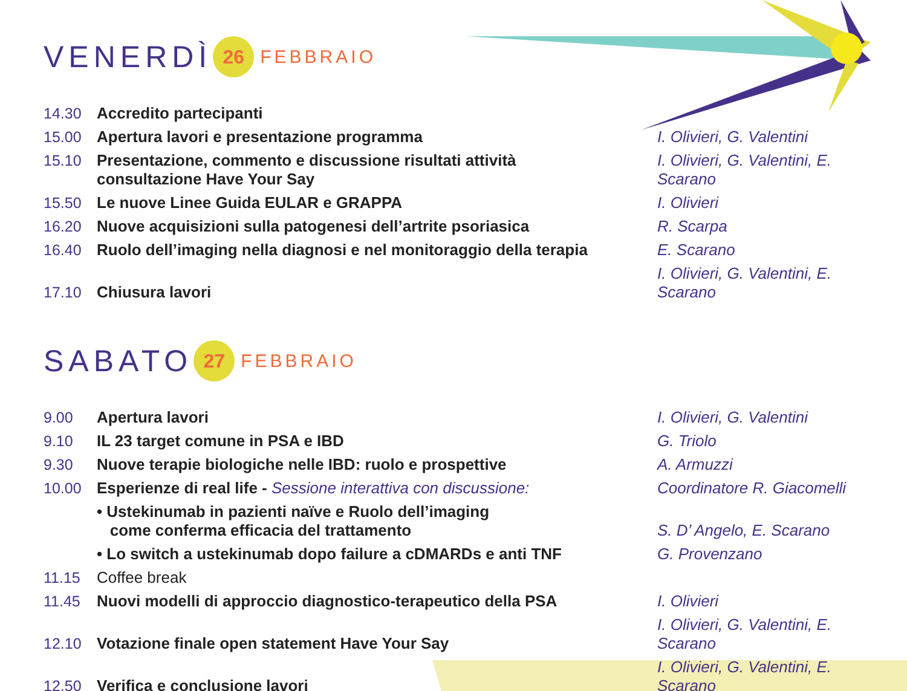VENERDÌ 26 FEBBRAIO
| 14.30 | Accredito partecipanti | |
| 15.00 | Apertura lavori e presentazione programma | I. Olivieri, G. Valentini |
| 15.10 | Presentazione, commento e discussione risultati attività consultazione Have Your Say | I. Olivieri, G. Valentini, E. Scarano |
| 15.50 | Le nuove Linee Guida EULAR e GRAPPA | I. Olivieri |
| 16.20 | Nuove acquisizioni sulla patogenesi dell’artrite psoriasica | R. Scarpa |
| 16.40 | Ruolo dell’imaging nella diagnosi e nel monitoraggio della terapia | E. Scarano |
| 17.10 | Chiusura lavori | I. Olivieri, G. Valentini, E. Scarano |
SABATO 27 FEBBRAIO
| 9.00 | Apertura lavori | I. Olivieri, G. Valentini |
| 9.10 | IL 23 target comune in PSA e IBD | G. Triolo |
| 9.30 | Nuove terapie biologiche nelle IBD: ruolo e prospettive | A. Armuzzi |
| 10.00 | Esperienze di real life - Sessione interattiva con discussione: | Coordinatore R. Giacomelli |
| | • Ustekinumab in pazienti naïve e Ruolo dell’imaging come conferma efficacia del trattamento | S. D’ Angelo, E. Scarano |
| | • Lo switch a ustekinumab dopo failure a cDMARDs e anti TNF | G. Provenzano |
| 11.15 | Coffee break | |
| 11.45 | Nuovi modelli di approccio diagnostico-terapeutico della PSA | I. Olivieri |
| 12.10 | Votazione finale open statement Have Your Say | I. Olivieri, G. Valentini, E. Scarano |
| 12.50 | Verifica e conclusione lavori | I. Olivieri, G. Valentini, E. Scarano |